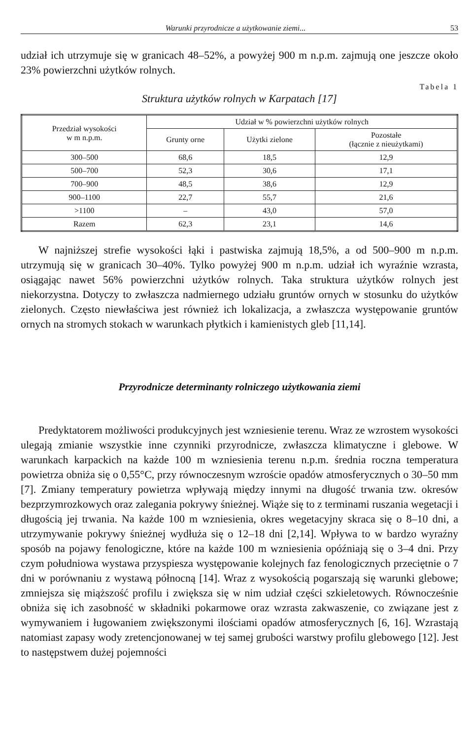Warunki przyrodnicze a użytkowanie ziemi... 53
udział ich utrzymuje się w granicach 48–52%, a powyżej 900 m n.p.m. zajmują one jeszcze około 23% powierzchni użytków rolnych.
Tabela 1
Struktura użytków rolnych w Karpatach [17]
| Przedział wysokości w m n.p.m. | Udział w % powierzchni użytków rolnych | | |
| --- | --- | --- | --- |
| | Grunty orne | Użytki zielone | Pozostałe (łącznie z nieużytkami) |
| 300–500 | 68,6 | 18,5 | 12,9 |
| 500–700 | 52,3 | 30,6 | 17,1 |
| 700–900 | 48,5 | 38,6 | 12,9 |
| 900–1100 | 22,7 | 55,7 | 21,6 |
| >1100 | – | 43,0 | 57,0 |
| Razem | 62,3 | 23,1 | 14,6 |
W najniższej strefie wysokości łąki i pastwiska zajmują 18,5%, a od 500–900 m n.p.m. utrzymują się w granicach 30–40%. Tylko powyżej 900 m n.p.m. udział ich wyraźnie wzrasta, osiągając nawet 56% powierzchni użytków rolnych. Taka struktura użytków rolnych jest niekorzystna. Dotyczy to zwłaszcza nadmiernego udziału gruntów ornych w stosunku do użytków zielonych. Często niewłaściwa jest również ich lokalizacja, a zwłaszcza występowanie gruntów ornych na stromych stokach w warunkach płytkich i kamienistych gleb [11,14].
Przyrodnicze determinanty rolniczego użytkowania ziemi
Predyktatorem możliwości produkcyjnych jest wzniesienie terenu. Wraz ze wzrostem wysokości ulegają zmianie wszystkie inne czynniki przyrodnicze, zwłaszcza klimatyczne i glebowe. W warunkach karpackich na każde 100 m wzniesienia terenu n.p.m. średnia roczna temperatura powietrza obniża się o 0,55°C, przy równoczesnym wzroście opadów atmosferycznych o 30–50 mm [7]. Zmiany temperatury powietrza wpływają między innymi na długość trwania tzw. okresów bezprzymrozkowych oraz zalegania pokrywy śnieżnej. Wiąże się to z terminami ruszania wegetacji i długością jej trwania. Na każde 100 m wzniesienia, okres wegetacyjny skraca się o 8–10 dni, a utrzymywanie pokrywy śnieżnej wydłuża się o 12–18 dni [2,14]. Wpływa to w bardzo wyraźny sposób na pojawy fenologiczne, które na każde 100 m wzniesienia opóźniają się o 3–4 dni. Przy czym południowa wystawa przyspiesza występowanie kolejnych faz fenologicznych przeciętnie o 7 dni w porównaniu z wystawą północną [14]. Wraz z wysokością pogarszają się warunki glebowe; zmniejsza się miąższość profilu i zwiększa się w nim udział części szkieletowych. Równocześnie obniża się ich zasobność w składniki pokarmowe oraz wzrasta zakwaszenie, co związane jest z wymywaniem i ługowaniem zwiększonymi ilościami opadów atmosferycznych [6, 16]. Wzrastają natomiast zapasy wody zretencjonowanej w tej samej grubości warstwy profilu glebowego [12]. Jest to następstwem dużej pojemności